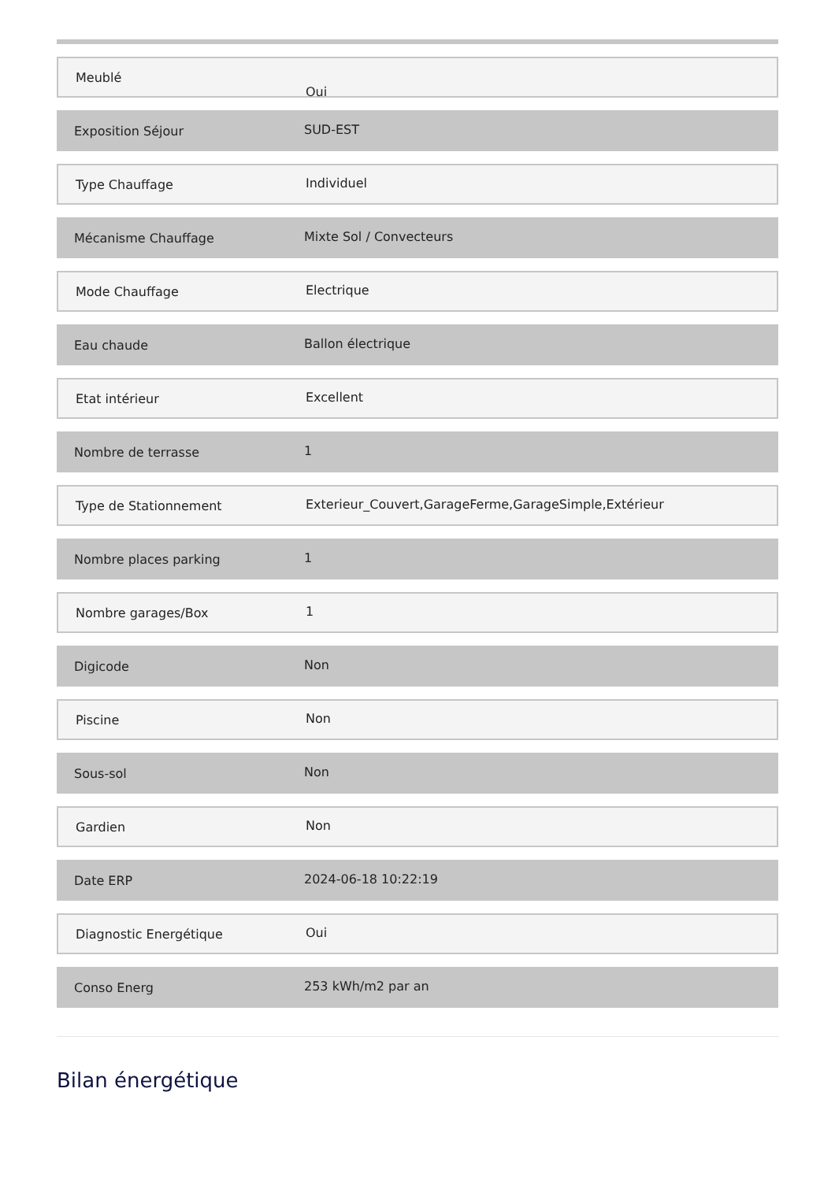Meublé
Oui
Exposition Séjour
SUD-EST
Type Chauffage
Individuel
Mécanisme Chauffage
Mixte Sol / Convecteurs
Mode Chauffage
Electrique
Eau chaude
Ballon électrique
Etat intérieur
Excellent
Nombre de terrasse
1
Type de Stationnement
Exterieur_Couvert,GarageFerme,GarageSimple,Extérieur
Nombre places parking
1
Nombre garages/Box
1
Digicode
Non
Piscine
Non
Sous-sol
Non
Gardien
Non
Date ERP
2024-06-18 10:22:19
Diagnostic Energétique
Oui
Conso Energ
253 kWh/m2 par an
Bilan énergétique